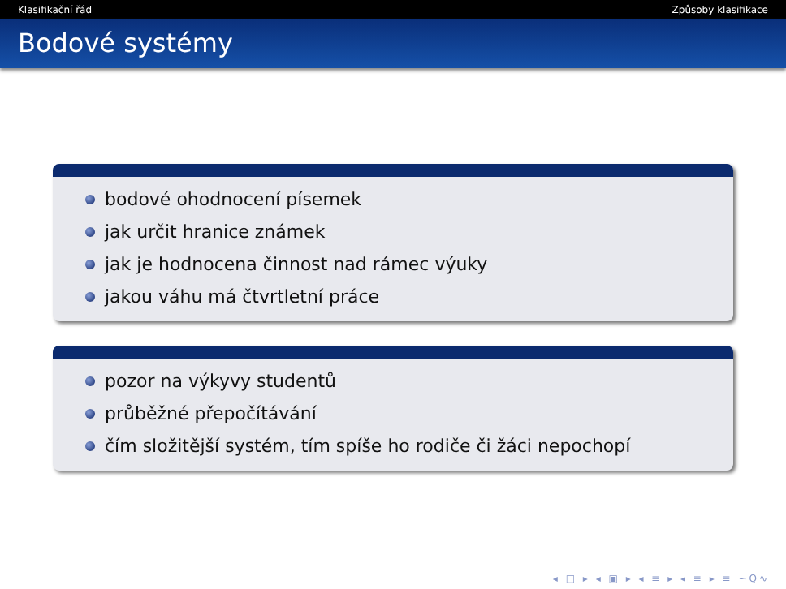Klasifikační řád Způsoby klasifikace
Bodové systémy
bodové ohodnocení písemek
jak určit hranice známek
jak je hodnocena činnost nad rámec výuky
jakou váhu má čtvrtletní práce
pozor na výkyvy studentů
průběžné přepočítávání
čím složitější systém, tím spíše ho rodiče či žáci nepochopí
◂ □ ▸ ◂ ▣ ▸ ◂ ≡ ▸ ◂ ≡ ▸ ≡ ∽Q∿